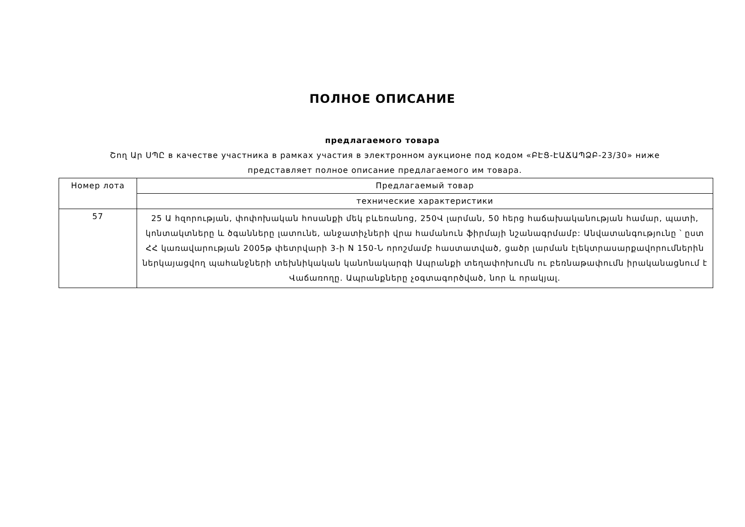ПОЛНОЕ ОПИСАНИЕ
предлагаемого товара
Շող Ար ՍՊԸ в качестве участника в рамках участия в электронном аукционе под кодом «ԲԷՑ-ԷԱՃԱՊՁԲ-23/30» ниже представляет полное описание предлагаемого им товара.
| Номер лота | Предлагаемый товар |
| --- | --- |
| | технические характеристики |
| 57 | 25 Ա հզորության, փոփոխական հոսանքի մեկ բևեռանոց, 250Վ լարման, 50 հերց հաճախականության համար, պատի, կոնտակտները և ծգանները լատունե, անջատիչների վրա համանուն ֆիրմայի նշանագրմամբ: Անվատանգությունը ՝ ըստ ՀՀ կառավարության 2005թ փետրվարի 3-ի N 150-Ն որոշմամբ հաստատված, ցածր լարման էլեկտրասարքավորումներին ներկայացվող պահանջների տեխնիկական կանոնակարգի Ապրանքի տեղափոխումն ու բեռնաթափումն իրականացնում է Վաճառողը. Ապրանքները չօգտագործված, նոր և որակյալ. |